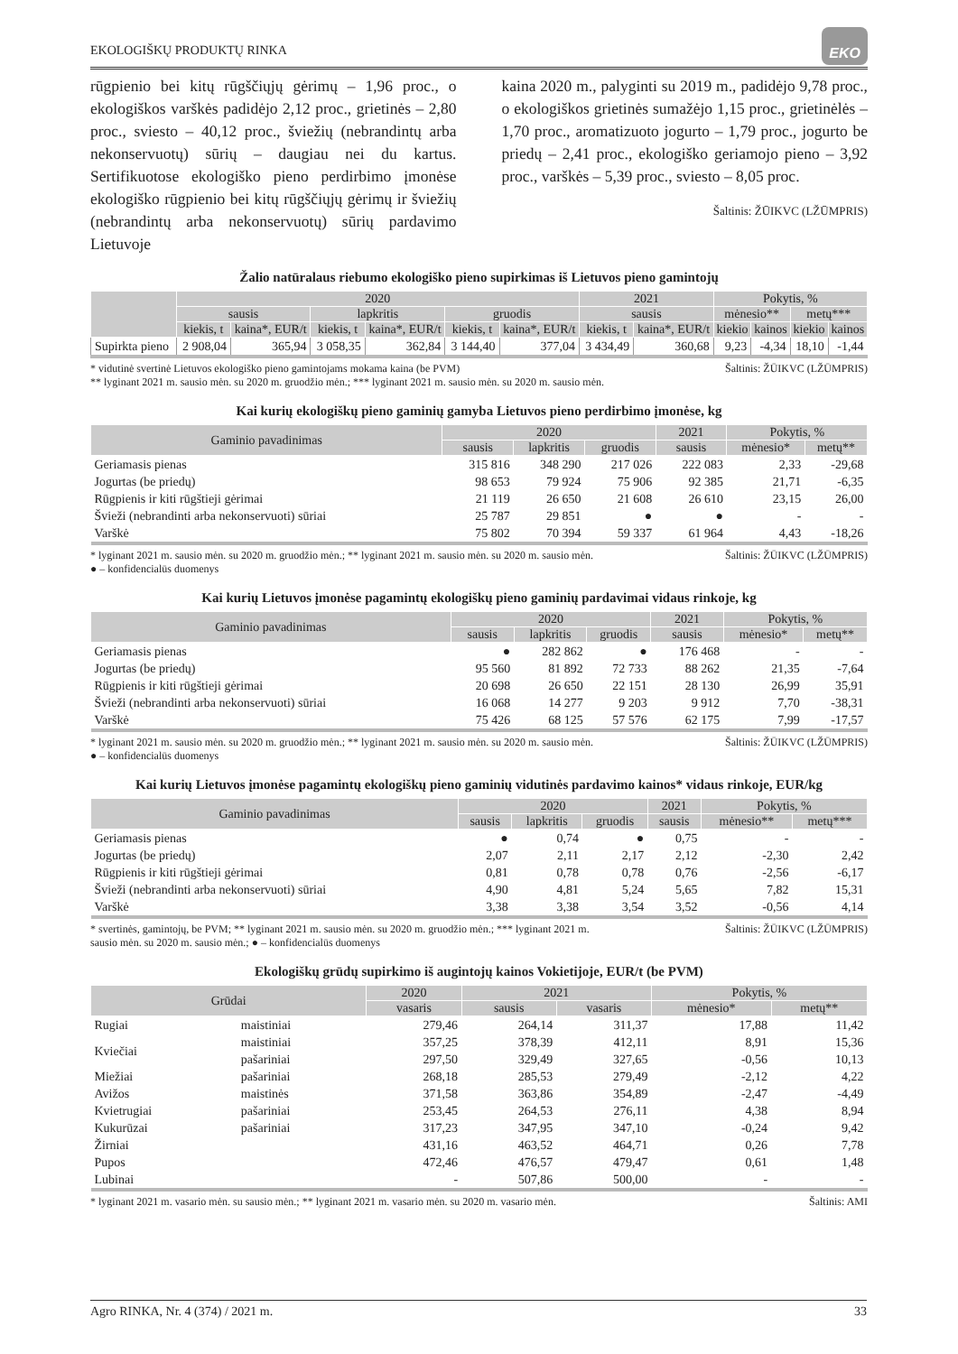EKOLOGIŠKŲ PRODUKTŲ RINKA EKO
rūgpienio bei kitų rūgščiųjų gėrimų – 1,96 proc., o ekologiškos varškės padidėjo 2,12 proc., grietinės – 2,80 proc., sviesto – 40,12 proc., šviežių (nebrandintų arba nekonservuotų) sūrių – daugiau nei du kartus. Sertifikuotose ekologiško pieno perdirbimo įmonėse ekologiško rūgpienio bei kitų rūgščiųjų gėrimų ir šviežių (nebrandintų arba nekonservuotų) sūrių pardavimo Lietuvoje
kaina 2020 m., palyginti su 2019 m., padidėjo 9,78 proc., o ekologiškos grietinės sumažėjo 1,15 proc., grietinėlės – 1,70 proc., aromatizuoto jogurto – 1,79 proc., jogurto be priedų – 2,41 proc., ekologiško geriamojo pieno – 3,92 proc., varškės – 5,39 proc., sviesto – 8,05 proc.
Šaltinis: ŽŪIKVC (LŽŪMPRIS)
Žalio natūralaus riebumo ekologiško pieno supirkimas iš Lietuvos pieno gamintojų
| | 2020 | | | | | | 2021 | | Pokytis, % | | | |
| --- | --- | --- | --- | --- | --- | --- | --- | --- | --- | --- | --- | --- |
| | sausis | | lapkritis | | gruodis | | sausis | | mėnesio** | | metų*** | |
| | kiekis, t | kaina*, EUR/t | kiekis, t | kaina*, EUR/t | kiekis, t | kaina*, EUR/t | kiekis, t | kaina*, EUR/t | kiekio | kainos | kiekio | kainos |
| Supirkta pieno | 2 908,04 | 365,94 | 3 058,35 | 362,84 | 3 144,40 | 377,04 | 3 434,49 | 360,68 | 9,23 | -4,34 | 18,10 | -1,44 |
* vidutinė svertinė Lietuvos ekologiško pieno gamintojams mokama kaina (be PVM)
** lyginant 2021 m. sausio mėn. su 2020 m. gruodžio mėn.; *** lyginant 2021 m. sausio mėn. su 2020 m. sausio mėn. Šaltinis: ŽŪIKVC (LŽŪMPRIS)
Kai kurių ekologiškų pieno gaminių gamyba Lietuvos pieno perdirbimo įmonėse, kg
| Gaminio pavadinimas | 2020 | | | 2021 | Pokytis, % | |
| --- | --- | --- | --- | --- | --- | --- |
| | sausis | lapkritis | gruodis | sausis | mėnesio* | metų** |
| Geriamasis pienas | 315 816 | 348 290 | 217 026 | 222 083 | 2,33 | -29,68 |
| Jogurtas (be priedų) | 98 653 | 79 924 | 75 906 | 92 385 | 21,71 | -6,35 |
| Rūgpienis ir kiti rūgštieji gėrimai | 21 119 | 26 650 | 21 608 | 26 610 | 23,15 | 26,00 |
| Švieži (nebrandinti arba nekonservuoti) sūriai | 25 787 | 29 851 | ● | ● | - | - |
| Varškė | 75 802 | 70 394 | 59 337 | 61 964 | 4,43 | -18,26 |
* lyginant 2021 m. sausio mėn. su 2020 m. gruodžio mėn.; ** lyginant 2021 m. sausio mėn. su 2020 m. sausio mėn.
● – konfidencialūs duomenys Šaltinis: ŽŪIKVC (LŽŪMPRIS)
Kai kurių Lietuvos įmonėse pagamintų ekologiškų pieno gaminių pardavimai vidaus rinkoje, kg
| Gaminio pavadinimas | 2020 | | | 2021 | Pokytis, % | |
| --- | --- | --- | --- | --- | --- | --- |
| | sausis | lapkritis | gruodis | sausis | mėnesio* | metų** |
| Geriamasis pienas | ● | 282 862 | ● | 176 468 | - | - |
| Jogurtas (be priedų) | 95 560 | 81 892 | 72 733 | 88 262 | 21,35 | -7,64 |
| Rūgpienis ir kiti rūgštieji gėrimai | 20 698 | 26 650 | 22 151 | 28 130 | 26,99 | 35,91 |
| Švieži (nebrandinti arba nekonservuoti) sūriai | 16 068 | 14 277 | 9 203 | 9 912 | 7,70 | -38,31 |
| Varškė | 75 426 | 68 125 | 57 576 | 62 175 | 7,99 | -17,57 |
* lyginant 2021 m. sausio mėn. su 2020 m. gruodžio mėn.; ** lyginant 2021 m. sausio mėn. su 2020 m. sausio mėn.
● – konfidencialūs duomenys Šaltinis: ŽŪIKVC (LŽŪMPRIS)
Kai kurių Lietuvos įmonėse pagamintų ekologiškų pieno gaminių vidutinės pardavimo kainos* vidaus rinkoje, EUR/kg
| Gaminio pavadinimas | 2020 | | | 2021 | Pokytis, % | |
| --- | --- | --- | --- | --- | --- | --- |
| | sausis | lapkritis | gruodis | sausis | mėnesio** | metų*** |
| Geriamasis pienas | ● | 0,74 | ● | 0,75 | - | - |
| Jogurtas (be priedų) | 2,07 | 2,11 | 2,17 | 2,12 | -2,30 | 2,42 |
| Rūgpienis ir kiti rūgštieji gėrimai | 0,81 | 0,78 | 0,78 | 0,76 | -2,56 | -6,17 |
| Švieži (nebrandinti arba nekonservuoti) sūriai | 4,90 | 4,81 | 5,24 | 5,65 | 7,82 | 15,31 |
| Varškė | 3,38 | 3,38 | 3,54 | 3,52 | -0,56 | 4,14 |
* svertinės, gamintojų, be PVM; ** lyginant 2021 m. sausio mėn. su 2020 m. gruodžio mėn.; *** lyginant 2021 m.
sausio mėn. su 2020 m. sausio mėn.; ● – konfidencialūs duomenys Šaltinis: ŽŪIKVC (LŽŪMPRIS)
Ekologiškų grūdų supirkimo iš augintojų kainos Vokietijoje, EUR/t (be PVM)
| Grūdai | | 2020 | 2021 | | Pokytis, % | |
| --- | --- | --- | --- | --- | --- | --- |
| | | vasaris | sausis | vasaris | mėnesio* | metų** |
| Rugiai | maistiniai | 279,46 | 264,14 | 311,37 | 17,88 | 11,42 |
| Kviečiai | maistiniai | 357,25 | 378,39 | 412,11 | 8,91 | 15,36 |
| | pašariniai | 297,50 | 329,49 | 327,65 | -0,56 | 10,13 |
| Miežiai | pašariniai | 268,18 | 285,53 | 279,49 | -2,12 | 4,22 |
| Avižos | maistinės | 371,58 | 363,86 | 354,89 | -2,47 | -4,49 |
| Kvietrugiai | pašariniai | 253,45 | 264,53 | 276,11 | 4,38 | 8,94 |
| Kukurūzai | pašariniai | 317,23 | 347,95 | 347,10 | -0,24 | 9,42 |
| Žirniai | | 431,16 | 463,52 | 464,71 | 0,26 | 7,78 |
| Pupos | | 472,46 | 476,57 | 479,47 | 0,61 | 1,48 |
| Lubinai | | - | 507,86 | 500,00 | - | - |
* lyginant 2021 m. vasario mėn. su sausio mėn.; ** lyginant 2021 m. vasario mėn. su 2020 m. vasario mėn. Šaltinis: AMI
Agro RINKA, Nr. 4 (374) / 2021 m. 33